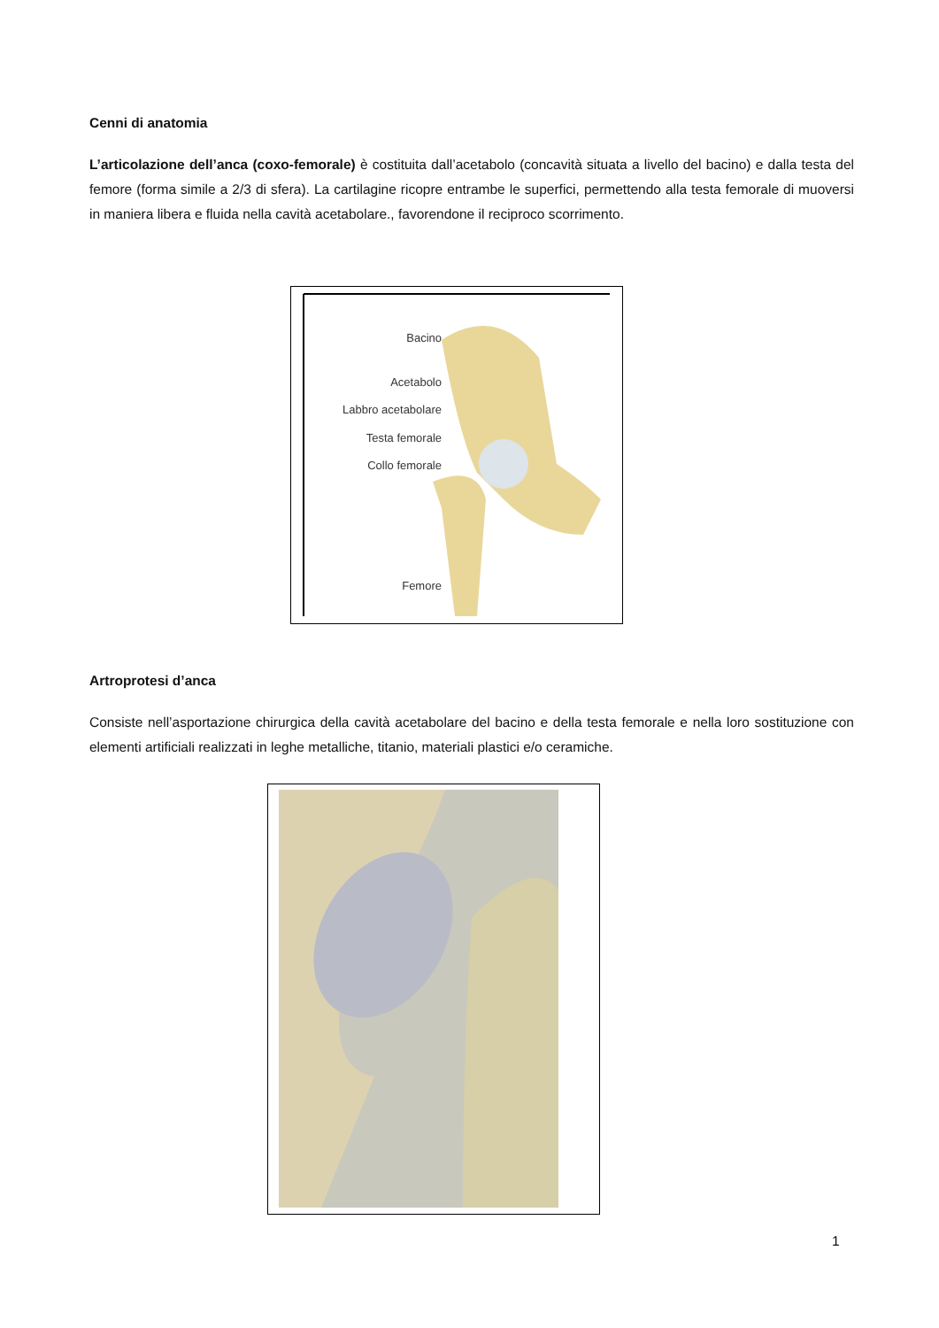Cenni di anatomia
L’articolazione dell’anca (coxo-femorale) è costituita dall’acetabolo (concavità situata a livello del bacino) e dalla testa del femore (forma simile a 2/3 di sfera). La cartilagine ricopre entrambe le superfici, permettendo alla testa femorale di muoversi in maniera libera e fluida nella cavità acetabolare., favorendone il reciproco scorrimento.
Bacino
Acetabolo
Labbro acetabolare
Testa femorale
Collo femorale
Femore
Artroprotesi d’anca
Consiste nell’asportazione chirurgica della cavità acetabolare del bacino e della testa femorale e nella loro sostituzione con elementi artificiali realizzati in leghe metalliche, titanio, materiali plastici e/o ceramiche.
1